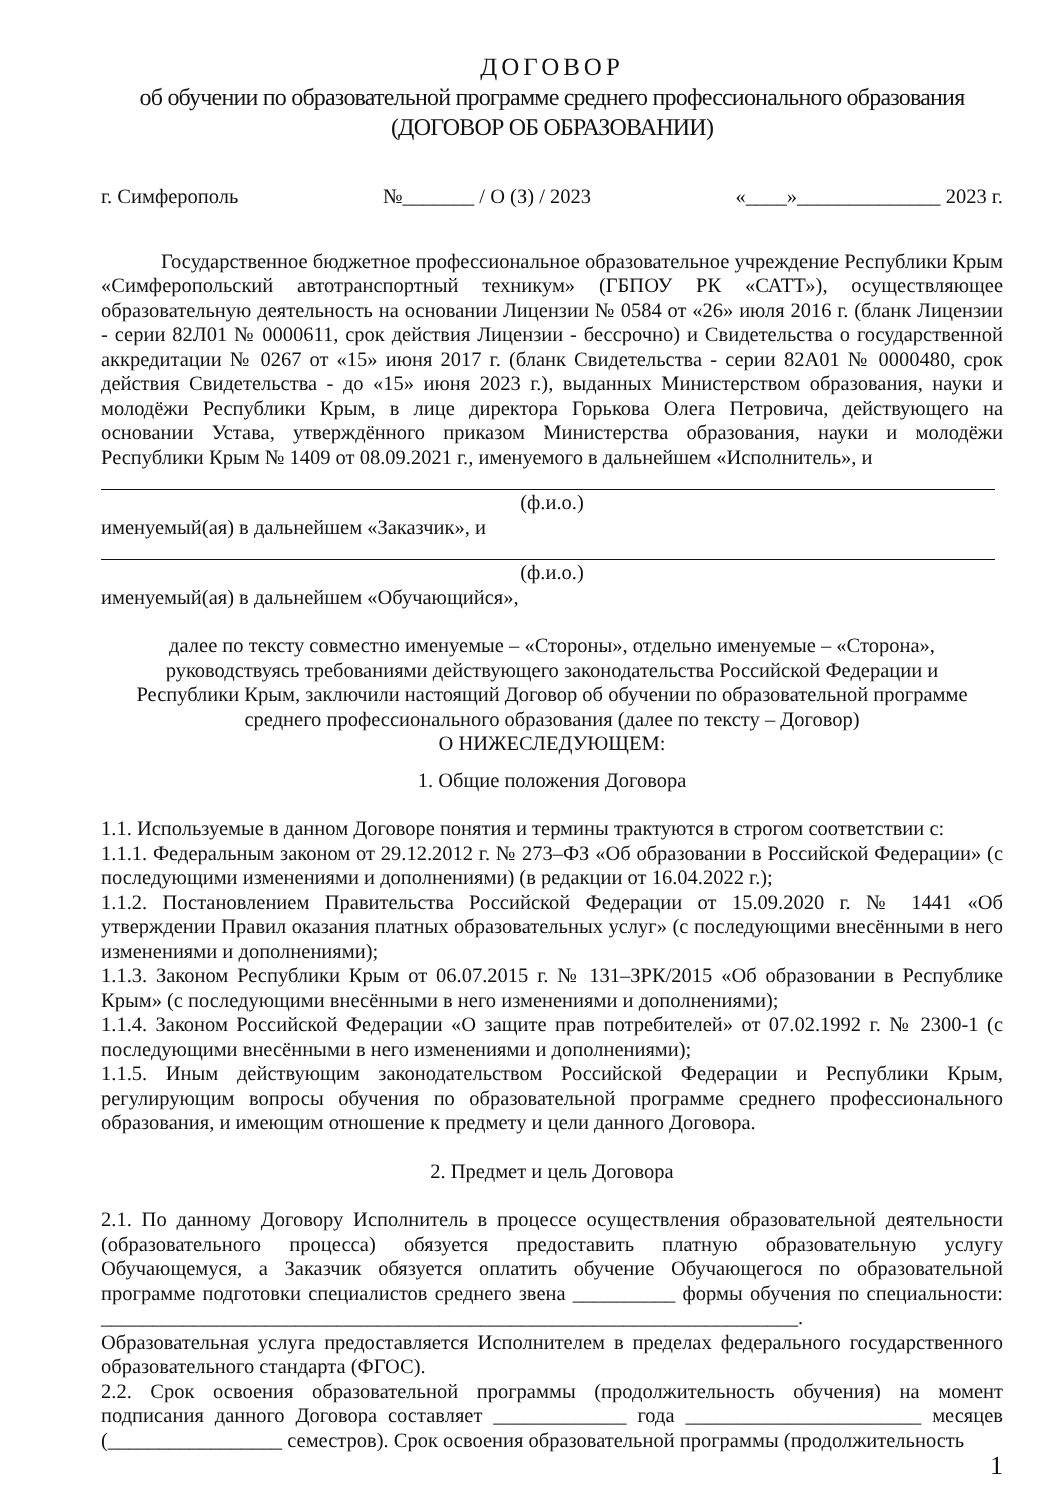ДОГОВОР
об обучении по образовательной программе среднего профессионального образования
(ДОГОВОР ОБ ОБРАЗОВАНИИ)
г. Симферополь №_______ / О (З) / 2023 «____»______________ 2023 г.
Государственное бюджетное профессиональное образовательное учреждение Республики Крым «Симферопольский автотранспортный техникум» (ГБПОУ РК «САТТ»), осуществляющее образовательную деятельность на основании Лицензии № 0584 от «26» июля 2016 г. (бланк Лицензии - серии 82Л01 № 0000611, срок действия Лицензии - бессрочно) и Свидетельства о государственной аккредитации № 0267 от «15» июня 2017 г. (бланк Свидетельства - серии 82А01 № 0000480, срок действия Свидетельства - до «15» июня 2023 г.), выданных Министерством образования, науки и молодёжи Республики Крым, в лице директора Горькова Олега Петровича, действующего на основании Устава, утверждённого приказом Министерства образования, науки и молодёжи Республики Крым № 1409 от 08.09.2021 г., именуемого в дальнейшем «Исполнитель», и
(ф.и.о.)
именуемый(ая) в дальнейшем «Заказчик», и
(ф.и.о.)
именуемый(ая) в дальнейшем «Обучающийся»,
далее по тексту совместно именуемые – «Стороны», отдельно именуемые – «Сторона»,
руководствуясь требованиями действующего законодательства Российской Федерации и
Республики Крым, заключили настоящий Договор об обучении по образовательной программе
среднего профессионального образования (далее по тексту – Договор)
О НИЖЕСЛЕДУЮЩЕМ:
1. Общие положения Договора
1.1. Используемые в данном Договоре понятия и термины трактуются в строгом соответствии с:
1.1.1. Федеральным законом от 29.12.2012 г. № 273–ФЗ «Об образовании в Российской Федерации» (с последующими изменениями и дополнениями) (в редакции от 16.04.2022 г.);
1.1.2. Постановлением Правительства Российской Федерации от 15.09.2020 г. № 1441 «Об утверждении Правил оказания платных образовательных услуг» (с последующими внесёнными в него изменениями и дополнениями);
1.1.3. Законом Республики Крым от 06.07.2015 г. № 131–ЗРК/2015 «Об образовании в Республике Крым» (с последующими внесёнными в него изменениями и дополнениями);
1.1.4. Законом Российской Федерации «О защите прав потребителей» от 07.02.1992 г. № 2300-1 (с последующими внесёнными в него изменениями и дополнениями);
1.1.5. Иным действующим законодательством Российской Федерации и Республики Крым, регулирующим вопросы обучения по образовательной программе среднего профессионального образования, и имеющим отношение к предмету и цели данного Договора.
2. Предмет и цель Договора
2.1. По данному Договору Исполнитель в процессе осуществления образовательной деятельности (образовательного процесса) обязуется предоставить платную образовательную услугу Обучающемуся, а Заказчик обязуется оплатить обучение Обучающегося по образовательной программе подготовки специалистов среднего звена __________ формы обучения по специальности: ____________________________________________________________________.
Образовательная услуга предоставляется Исполнителем в пределах федерального государственного образовательного стандарта (ФГОС).
2.2. Срок освоения образовательной программы (продолжительность обучения) на момент подписания данного Договора составляет _____________ года _______________________ месяцев (_________________ семестров). Срок освоения образовательной программы (продолжительность
1